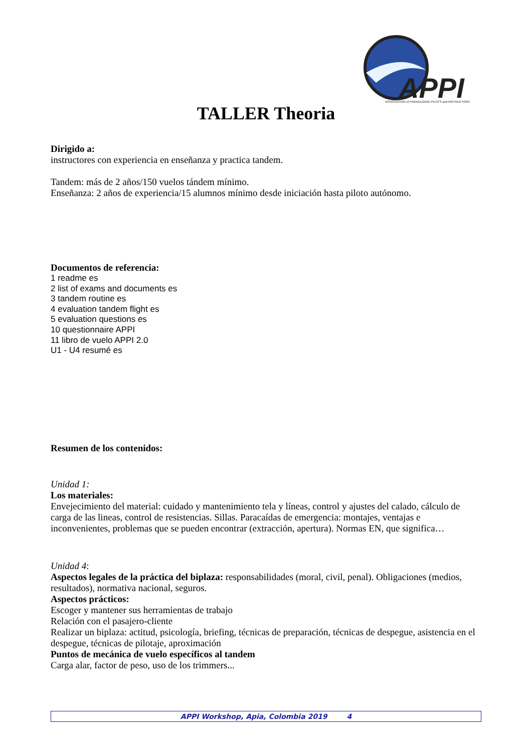APPI
ASSOCIATION of PARAGLIDING PILOTS and INSTRUCTORS
TALLER Theoria
Dirigido a:
instructores con experiencia en enseñanza y practica tandem.
Tandem: más de 2 años/150 vuelos tándem mínimo.
Enseñanza: 2 años de experiencia/15 alumnos mínimo desde iniciación hasta piloto autónomo.
Documentos de referencia:
1 readme es
2 list of exams and documents es
3 tandem routine es
4 evaluation tandem flight es
5 evaluation questions es
10 questionnaire APPI
11 libro de vuelo APPI 2.0
U1 - U4 resumé es
Resumen de los contenidos:
Unidad 1:
Los materiales:
Envejecimiento del material: cuidado y mantenimiento tela y líneas, control y ajustes del calado, cálculo de carga de las lineas, control de resistencias. Sillas. Paracaídas de emergencia: montajes, ventajas e inconvenientes, problemas que se pueden encontrar (extracción, apertura). Normas EN, que significa…
Unidad 4:
Aspectos legales de la práctica del biplaza: responsabilidades (moral, civil, penal). Obligaciones (medios, resultados), normativa nacional, seguros.
Aspectos prácticos:
Escoger y mantener sus herramientas de trabajo
Relación con el pasajero-cliente
Realizar un biplaza: actitud, psicología, briefing, técnicas de preparación, técnicas de despegue, asistencia en el despegue, técnicas de pilotaje, aproximación
Puntos de mecánica de vuelo específicos al tandem
Carga alar, factor de peso, uso de los trimmers...
APPI Workshop, Apia, Colombia 2019 4